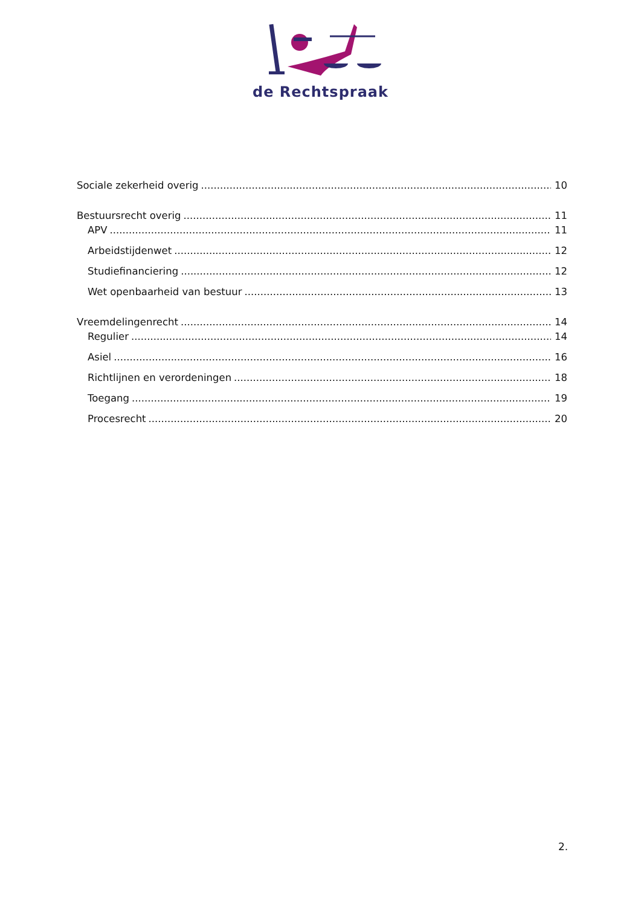de Rechtspraak
Sociale zekerheid overig 10
Bestuursrecht overig 11
APV 11
Arbeidstijdenwet 12
Studiefinanciering 12
Wet openbaarheid van bestuur 13
Vreemdelingenrecht 14
Regulier 14
Asiel 16
Richtlijnen en verordeningen 18
Toegang 19
Procesrecht 20
2.